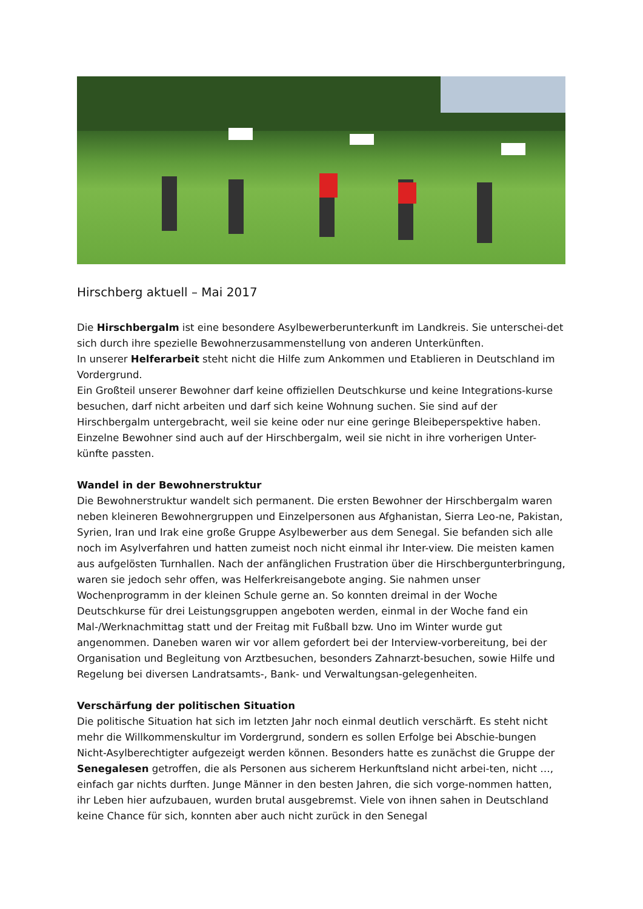Hirschberg aktuell – Mai 2017
Die Hirschbergalm ist eine besondere Asylbewerberunterkunft im Landkreis. Sie unterschei-det sich durch ihre spezielle Bewohnerzusammenstellung von anderen Unterkünften.
In unserer Helferarbeit steht nicht die Hilfe zum Ankommen und Etablieren in Deutschland im Vordergrund.
Ein Großteil unserer Bewohner darf keine offiziellen Deutschkurse und keine Integrations-kurse besuchen, darf nicht arbeiten und darf sich keine Wohnung suchen. Sie sind auf der Hirschbergalm untergebracht, weil sie keine oder nur eine geringe Bleibeperspektive haben. Einzelne Bewohner sind auch auf der Hirschbergalm, weil sie nicht in ihre vorherigen Unter-künfte passten.
Wandel in der Bewohnerstruktur
Die Bewohnerstruktur wandelt sich permanent. Die ersten Bewohner der Hirschbergalm waren neben kleineren Bewohnergruppen und Einzelpersonen aus Afghanistan, Sierra Leo-ne, Pakistan, Syrien, Iran und Irak eine große Gruppe Asylbewerber aus dem Senegal. Sie befanden sich alle noch im Asylverfahren und hatten zumeist noch nicht einmal ihr Inter-view. Die meisten kamen aus aufgelösten Turnhallen. Nach der anfänglichen Frustration über die Hirschbergunterbringung, waren sie jedoch sehr offen, was Helferkreisangebote anging. Sie nahmen unser Wochenprogramm in der kleinen Schule gerne an. So konnten dreimal in der Woche Deutschkurse für drei Leistungsgruppen angeboten werden, einmal in der Woche fand ein Mal-/Werknachmittag statt und der Freitag mit Fußball bzw. Uno im Winter wurde gut angenommen. Daneben waren wir vor allem gefordert bei der Interview-vorbereitung, bei der Organisation und Begleitung von Arztbesuchen, besonders Zahnarzt-besuchen, sowie Hilfe und Regelung bei diversen Landratsamts-, Bank- und Verwaltungsan-gelegenheiten.
Verschärfung der politischen Situation
Die politische Situation hat sich im letzten Jahr noch einmal deutlich verschärft. Es steht nicht mehr die Willkommenskultur im Vordergrund, sondern es sollen Erfolge bei Abschie-bungen Nicht-Asylberechtigter aufgezeigt werden können. Besonders hatte es zunächst die Gruppe der Senegalesen getroffen, die als Personen aus sicherem Herkunftsland nicht arbei-ten, nicht …, einfach gar nichts durften. Junge Männer in den besten Jahren, die sich vorge-nommen hatten, ihr Leben hier aufzubauen, wurden brutal ausgebremst. Viele von ihnen sahen in Deutschland keine Chance für sich, konnten aber auch nicht zurück in den Senegal